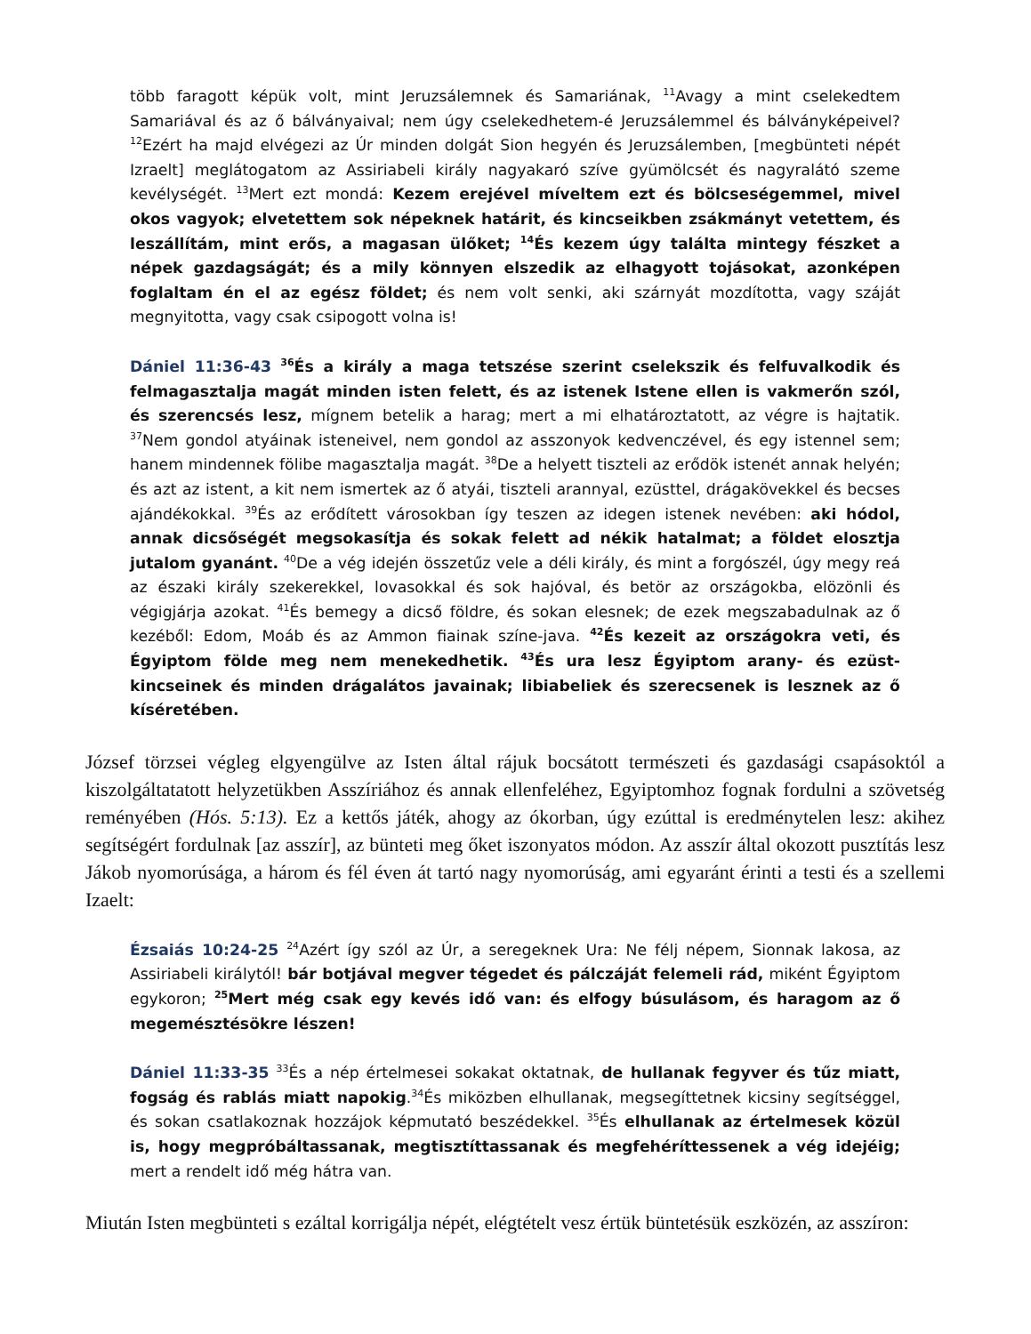több faragott képük volt, mint Jeruzsálemnek és Samariának, <sup>11</sup>Avagy a mint cselekedtem Samariával és az ő bálványaival; nem úgy cselekedhetem-é Jeruzsálemmel és bálványképeivel? <sup>12</sup>Ezért ha majd elvégezi az Úr minden dolgát Sion hegyén és Jeruzsálemben, [megbünteti népét Izraelt] meglátogatom az Assiriabeli király nagyakaró szíve gyümölcsét és nagyralátó szeme kevélységét. <sup>13</sup>Mert ezt mondá: Kezem erejével míveltem ezt és bölcseségemmel, mivel okos vagyok; elvetettem sok népeknek határit, és kincseikben zsákmányt vetettem, és leszállítám, mint erős, a magasan ülőket; <sup>14</sup>És kezem úgy találta mintegy fészket a népek gazdagságát; és a mily könnyen elszedik az elhagyott tojásokat, azonképen foglaltam én el az egész földet; és nem volt senki, aki szárnyát mozdította, vagy száját megnyitotta, vagy csak csipogott volna is!
Dániel 11:36-43 <sup>36</sup>És a király a maga tetszése szerint cselekszik és felfuvalkodik és felmagasztalja magát minden isten felett, és az istenek Istene ellen is vakmerőn szól, és szerencsés lesz, mígnem betelik a harag; mert a mi elhatároztatott, az végre is hajtatik. <sup>37</sup>Nem gondol atyáinak isteneivel, nem gondol az asszonyok kedvenczével, és egy istennel sem; hanem mindennek fölibe magasztalja magát. <sup>38</sup>De a helyett tiszteli az erődök istenét annak helyén; és azt az istent, a kit nem ismertek az ő atyái, tiszteli arannyal, ezüsttel, drágakövekkel és becses ajándékokkal. <sup>39</sup>És az erődített városokban így teszen az idegen istenek nevében: aki hódol, annak dicsőségét megsokasítja és sokak felett ad nékik hatalmat; a földet elosztja jutalom gyanánt. <sup>40</sup>De a vég idején összetűz vele a déli király, és mint a forgószél, úgy megy reá az északi király szekerekkel, lovasokkal és sok hajóval, és betör az országokba, elözönli és végigjárja azokat. <sup>41</sup>És bemegy a dicső földre, és sokan elesnek; de ezek megszabadulnak az ő kezéből: Edom, Moáb és az Ammon fiainak színe-java. <sup>42</sup>És kezeit az országokra veti, és Égyiptom földe meg nem menekedhetik. <sup>43</sup>És ura lesz Égyiptom arany- és ezüst-kincseinek és minden drágalátos javainak; libiabeliek és szerecsenek is lesznek az ő kíséretében.
József törzsei végleg elgyengülve az Isten által rájuk bocsátott természeti és gazdasági csapásoktól a kiszolgáltatatott helyzetükben Asszíriához és annak ellenfeléhez, Egyiptomhoz fognak fordulni a szövetség reményében (Hós. 5:13). Ez a kettős játék, ahogy az ókorban, úgy ezúttal is eredménytelen lesz: akihez segítségért fordulnak [az asszír], az bünteti meg őket iszonyatos módon. Az asszír által okozott pusztítás lesz Jákob nyomorúsága, a három és fél éven át tartó nagy nyomorúság, ami egyaránt érinti a testi és a szellemi Izaelt:
Ézsaiás 10:24-25 <sup>24</sup>Azért így szól az Úr, a seregeknek Ura: Ne félj népem, Sionnak lakosa, az Assiriabeli királytól! bár botjával megver tégedet és pálczáját felemeli rád, miként Égyiptom egykoron; <sup>25</sup>Mert még csak egy kevés idő van: és elfogy búsulásom, és haragom az ő megemésztésökre lészen!
Dániel 11:33-35 <sup>33</sup>És a nép értelmesei sokakat oktatnak, de hullanak fegyver és tűz miatt, fogság és rablás miatt napokig.<sup>34</sup>És miközben elhullanak, megsegíttetnek kicsiny segítséggel, és sokan csatlakoznak hozzájok képmutató beszédekkel. <sup>35</sup>És elhullanak az értelmesek közül is, hogy megpróbáltassanak, megtisztíttassanak és megfehéríttessenek a vég idejéig; mert a rendelt idő még hátra van.
Miután Isten megbünteti s ezáltal korrigálja népét, elégtételt vesz értük büntetésük eszközén, az asszíron: